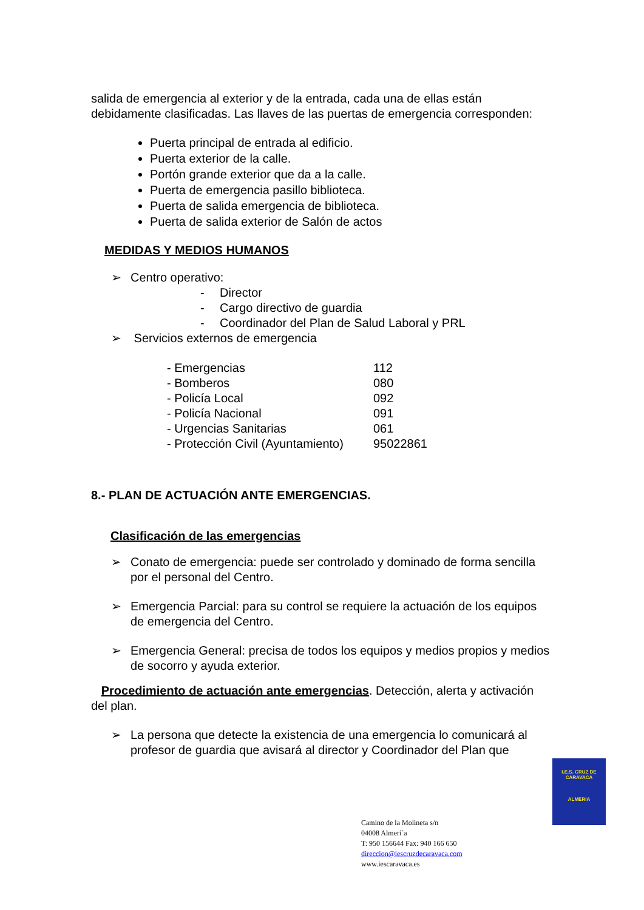salida de emergencia al exterior y de la entrada, cada una de ellas están debidamente clasificadas. Las llaves de las puertas de emergencia corresponden:
Puerta principal de entrada al edificio.
Puerta exterior de la calle.
Portón grande exterior que da a la calle.
Puerta de emergencia pasillo biblioteca.
Puerta de salida emergencia de biblioteca.
Puerta de salida exterior de Salón de actos
MEDIDAS Y MEDIOS HUMANOS
➢ Centro operativo:
- Director
- Cargo directivo de guardia
- Coordinador del Plan de Salud Laboral y PRL
➢ Servicios externos de emergencia
| - Emergencias | 112 |
| - Bomberos | 080 |
| - Policía Local | 092 |
| - Policía Nacional | 091 |
| - Urgencias Sanitarias | 061 |
| - Protección Civil (Ayuntamiento) | 95022861 |
8.- PLAN DE ACTUACIÓN ANTE EMERGENCIAS.
Clasificación de las emergencias
➢ Conato de emergencia: puede ser controlado y dominado de forma sencilla por el personal del Centro.
➢ Emergencia Parcial: para su control se requiere la actuación de los equipos de emergencia del Centro.
➢ Emergencia General: precisa de todos los equipos y medios propios y medios de socorro y ayuda exterior.
Procedimiento de actuación ante emergencias. Detección, alerta y activación del plan.
➢ La persona que detecte la existencia de una emergencia lo comunicará al profesor de guardia que avisará al director y Coordinador del Plan que
I.E.S. CRUZ DE CARAVACA
ALMERIA
Camino de la Molineta s/n
04008 Almerí´a
T: 950 156644 Fax: 940 166 650
direccion@iescruzdecaravaca.com
www.iescaravaca.es